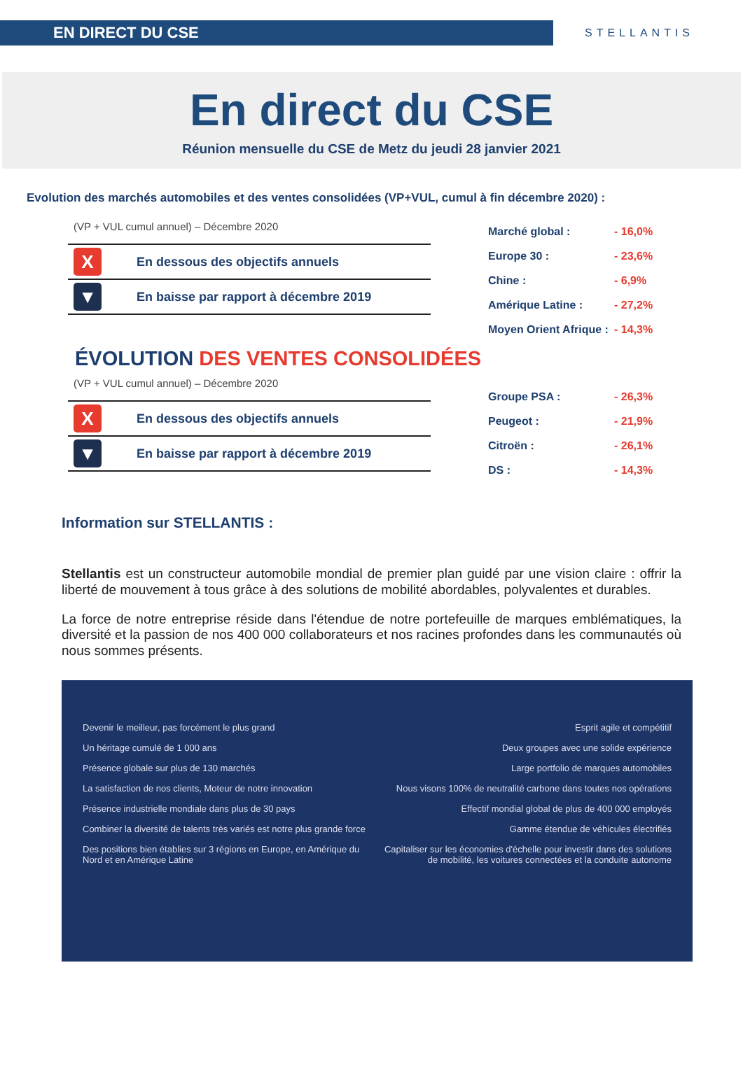EN DIRECT DU CSE
STELLANTIS
En direct du CSE
Réunion mensuelle du CSE de Metz du jeudi 28 janvier 2021
Evolution des marchés automobiles et des ventes consolidées (VP+VUL, cumul à fin décembre 2020) :
(VP + VUL cumul annuel) – Décembre 2020
X En dessous des objectifs annuels
▼ En baisse par rapport à décembre 2019
Marché global : - 16,0%
Europe 30 : - 23,6%
Chine : - 6,9%
Amérique Latine : - 27,2%
Moyen Orient Afrique : - 14,3%
ÉVOLUTION DES VENTES CONSOLIDÉES
(VP + VUL cumul annuel) – Décembre 2020
X En dessous des objectifs annuels
▼ En baisse par rapport à décembre 2019
Groupe PSA : - 26,3%
Peugeot : - 21,9%
Citroën : - 26,1%
DS : - 14,3%
Information sur STELLANTIS :
Stellantis est un constructeur automobile mondial de premier plan guidé par une vision claire : offrir la liberté de mouvement à tous grâce à des solutions de mobilité abordables, polyvalentes et durables.
La force de notre entreprise réside dans l'étendue de notre portefeuille de marques emblématiques, la diversité et la passion de nos 400 000 collaborateurs et nos racines profondes dans les communautés où nous sommes présents.
Devenir le meilleur, pas forcément le plus grand
Un héritage cumulé de 1 000 ans
Présence globale sur plus de 130 marchés
La satisfaction de nos clients, Moteur de notre innovation
Présence industrielle mondiale dans plus de 30 pays
Combiner la diversité de talents très variés est notre plus grande force
Des positions bien établies sur 3 régions en Europe, en Amérique du Nord et en Amérique Latine
Esprit agile et compétitif
Deux groupes avec une solide expérience
Large portfolio de marques automobiles
Nous visons 100% de neutralité carbone dans toutes nos opérations
Effectif mondial global de plus de 400 000 employés
Gamme étendue de véhicules électrifiés
Capitaliser sur les économies d'échelle pour investir dans des solutions de mobilité, les voitures connectées et la conduite autonome